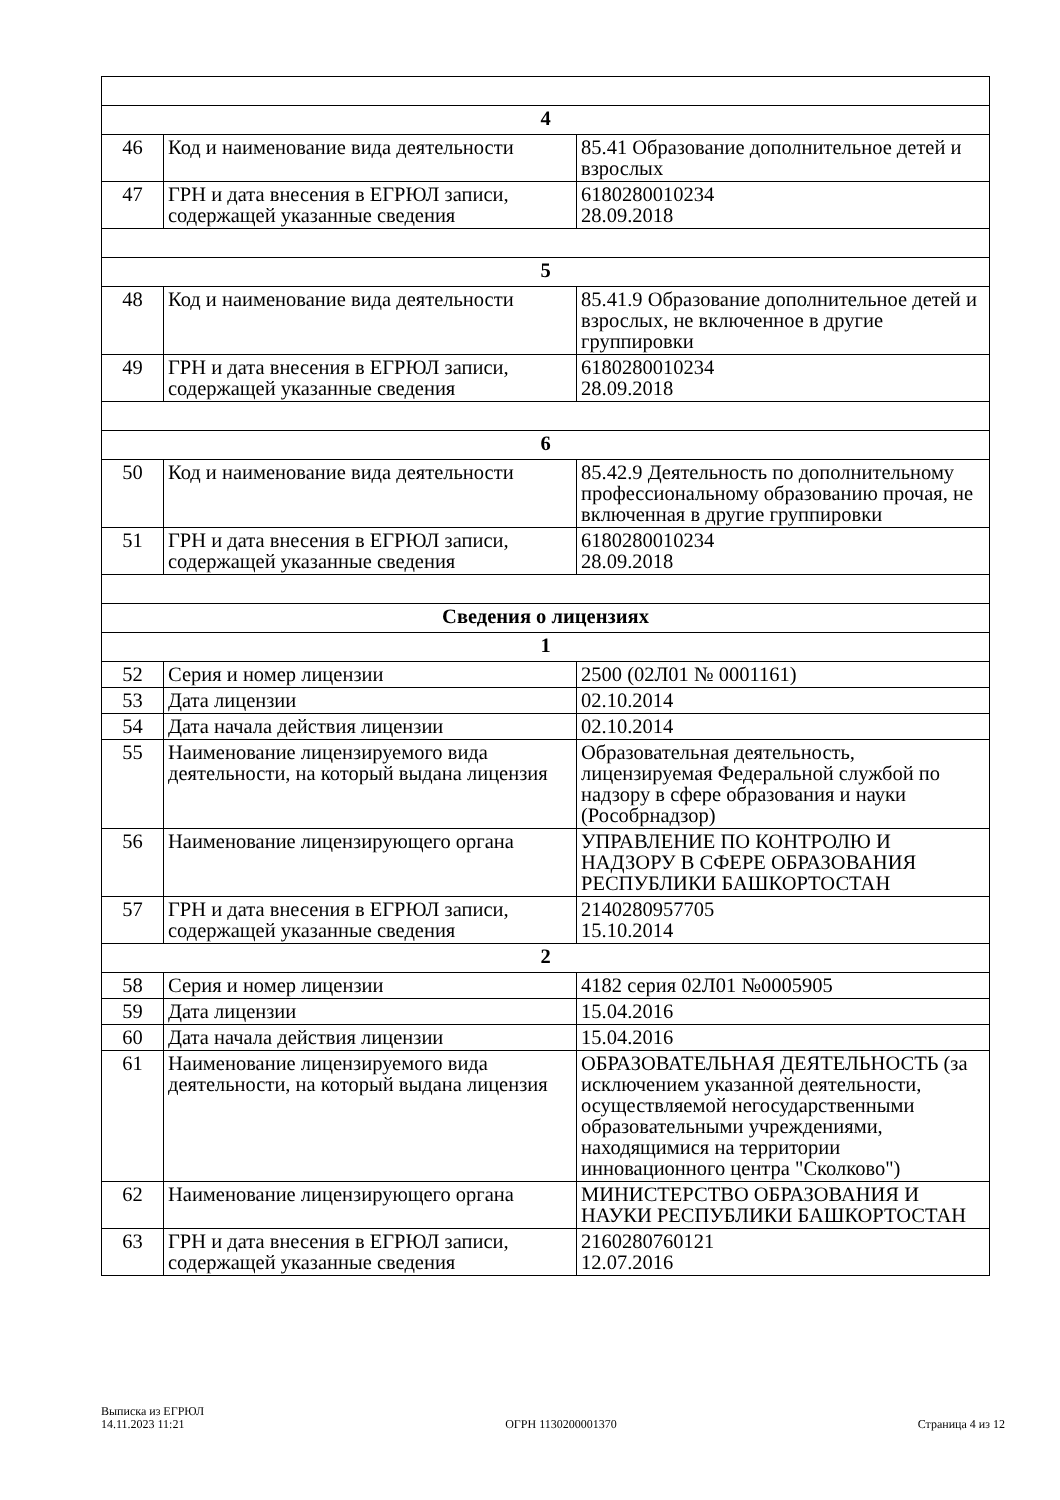| 4 | | |
| 46 | Код и наименование вида деятельности | 85.41 Образование дополнительное детей и взрослых |
| 47 | ГРН и дата внесения в ЕГРЮЛ записи, содержащей указанные сведения | 6180280010234 28.09.2018 |
| 5 | | |
| 48 | Код и наименование вида деятельности | 85.41.9 Образование дополнительное детей и взрослых, не включенное в другие группировки |
| 49 | ГРН и дата внесения в ЕГРЮЛ записи, содержащей указанные сведения | 6180280010234 28.09.2018 |
| 6 | | |
| 50 | Код и наименование вида деятельности | 85.42.9 Деятельность по дополнительному профессиональному образованию прочая, не включенная в другие группировки |
| 51 | ГРН и дата внесения в ЕГРЮЛ записи, содержащей указанные сведения | 6180280010234 28.09.2018 |
| Сведения о лицензиях | | |
| 1 | | |
| 52 | Серия и номер лицензии | 2500 (02Л01 № 0001161) |
| 53 | Дата лицензии | 02.10.2014 |
| 54 | Дата начала действия лицензии | 02.10.2014 |
| 55 | Наименование лицензируемого вида деятельности, на который выдана лицензия | Образовательная деятельность, лицензируемая Федеральной службой по надзору в сфере образования и науки (Рособрнадзор) |
| 56 | Наименование лицензирующего органа | УПРАВЛЕНИЕ ПО КОНТРОЛЮ И НАДЗОРУ В СФЕРЕ ОБРАЗОВАНИЯ РЕСПУБЛИКИ БАШКОРТОСТАН |
| 57 | ГРН и дата внесения в ЕГРЮЛ записи, содержащей указанные сведения | 2140280957705 15.10.2014 |
| 2 | | |
| 58 | Серия и номер лицензии | 4182 серия 02Л01 №0005905 |
| 59 | Дата лицензии | 15.04.2016 |
| 60 | Дата начала действия лицензии | 15.04.2016 |
| 61 | Наименование лицензируемого вида деятельности, на который выдана лицензия | ОБРАЗОВАТЕЛЬНАЯ ДЕЯТЕЛЬНОСТЬ (за исключением указанной деятельности, осуществляемой негосударственными образовательными учреждениями, находящимися на территории инновационного центра "Сколково") |
| 62 | Наименование лицензирующего органа | МИНИСТЕРСТВО ОБРАЗОВАНИЯ И НАУКИ РЕСПУБЛИКИ БАШКОРТОСТАН |
| 63 | ГРН и дата внесения в ЕГРЮЛ записи, содержащей указанные сведения | 2160280760121 12.07.2016 |
Выписка из ЕГРЮЛ
14.11.2023 11:21
ОГРН 1130200001370
Страница 4 из 12